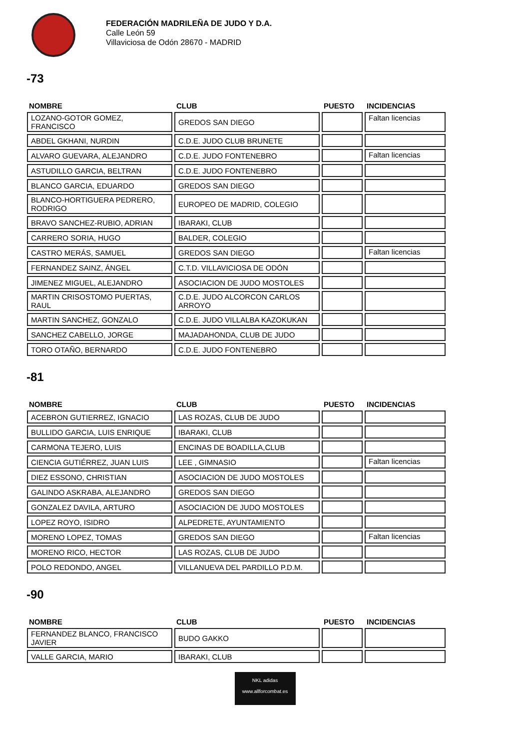FEDERACIÓN MADRILEÑA DE JUDO Y D.A.
Calle León 59
Villaviciosa de Odón 28670 - MADRID
-73
| NOMBRE | CLUB | PUESTO | INCIDENCIAS |
| --- | --- | --- | --- |
| LOZANO-GOTOR GOMEZ, FRANCISCO | GREDOS SAN DIEGO | | Faltan licencias |
| ABDEL GKHANI, NURDIN | C.D.E. JUDO CLUB BRUNETE | | |
| ALVARO GUEVARA, ALEJANDRO | C.D.E. JUDO FONTENEBRO | | Faltan licencias |
| ASTUDILLO GARCIA, BELTRAN | C.D.E. JUDO FONTENEBRO | | |
| BLANCO GARCIA, EDUARDO | GREDOS SAN DIEGO | | |
| BLANCO-HORTIGUERA PEDRERO, RODRIGO | EUROPEO DE MADRID, COLEGIO | | |
| BRAVO SANCHEZ-RUBIO, ADRIAN | IBARAKI, CLUB | | |
| CARRERO SORIA, HUGO | BALDER, COLEGIO | | |
| CASTRO MERÁS, SAMUEL | GREDOS SAN DIEGO | | Faltan licencias |
| FERNANDEZ SAINZ, ÁNGEL | C.T.D. VILLAVICIOSA DE ODÓN | | |
| JIMENEZ MIGUEL, ALEJANDRO | ASOCIACION DE JUDO MOSTOLES | | |
| MARTIN CRISOSTOMO PUERTAS, RAUL | C.D.E. JUDO ALCORCON CARLOS ARROYO | | |
| MARTIN SANCHEZ, GONZALO | C.D.E. JUDO VILLALBA KAZOKUKAN | | |
| SANCHEZ CABELLO, JORGE | MAJADAHONDA, CLUB DE JUDO | | |
| TORO OTAÑO, BERNARDO | C.D.E. JUDO FONTENEBRO | | |
-81
| NOMBRE | CLUB | PUESTO | INCIDENCIAS |
| --- | --- | --- | --- |
| ACEBRON GUTIERREZ, IGNACIO | LAS ROZAS, CLUB DE JUDO | | |
| BULLIDO GARCIA, LUIS ENRIQUE | IBARAKI, CLUB | | |
| CARMONA TEJERO, LUIS | ENCINAS DE BOADILLA,CLUB | | |
| CIENCIA GUTIÉRREZ, JUAN LUIS | LEE , GIMNASIO | | Faltan licencias |
| DIEZ ESSONO, CHRISTIAN | ASOCIACION DE JUDO MOSTOLES | | |
| GALINDO ASKRABA, ALEJANDRO | GREDOS SAN DIEGO | | |
| GONZALEZ DAVILA, ARTURO | ASOCIACION DE JUDO MOSTOLES | | |
| LOPEZ ROYO, ISIDRO | ALPEDRETE, AYUNTAMIENTO | | |
| MORENO LOPEZ, TOMAS | GREDOS SAN DIEGO | | Faltan licencias |
| MORENO RICO, HECTOR | LAS ROZAS, CLUB DE JUDO | | |
| POLO REDONDO, ANGEL | VILLANUEVA DEL PARDILLO P.D.M. | | |
-90
| NOMBRE | CLUB | PUESTO | INCIDENCIAS |
| --- | --- | --- | --- |
| FERNANDEZ BLANCO, FRANCISCO JAVIER | BUDO GAKKO | | |
| VALLE GARCIA, MARIO | IBARAKI, CLUB | | |
NKL adidas
www.allforcombat.es